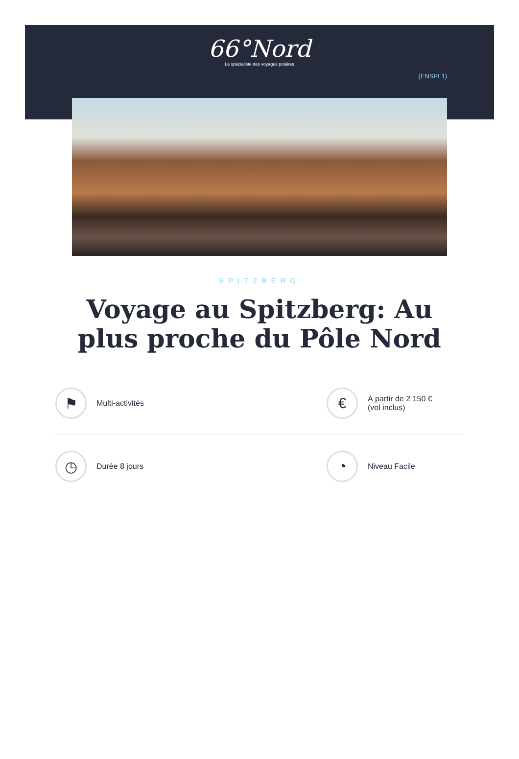66°Nord
Le spécialiste des voyages polaires
(ENSPL1)
SPITZBERG
Voyage au Spitzberg: Au plus proche du Pôle Nord
⚑
Multi-activités
€
À partir de 2 150 €
(vol inclus)
◷
Durée 8 jours
◔
Niveau Facile